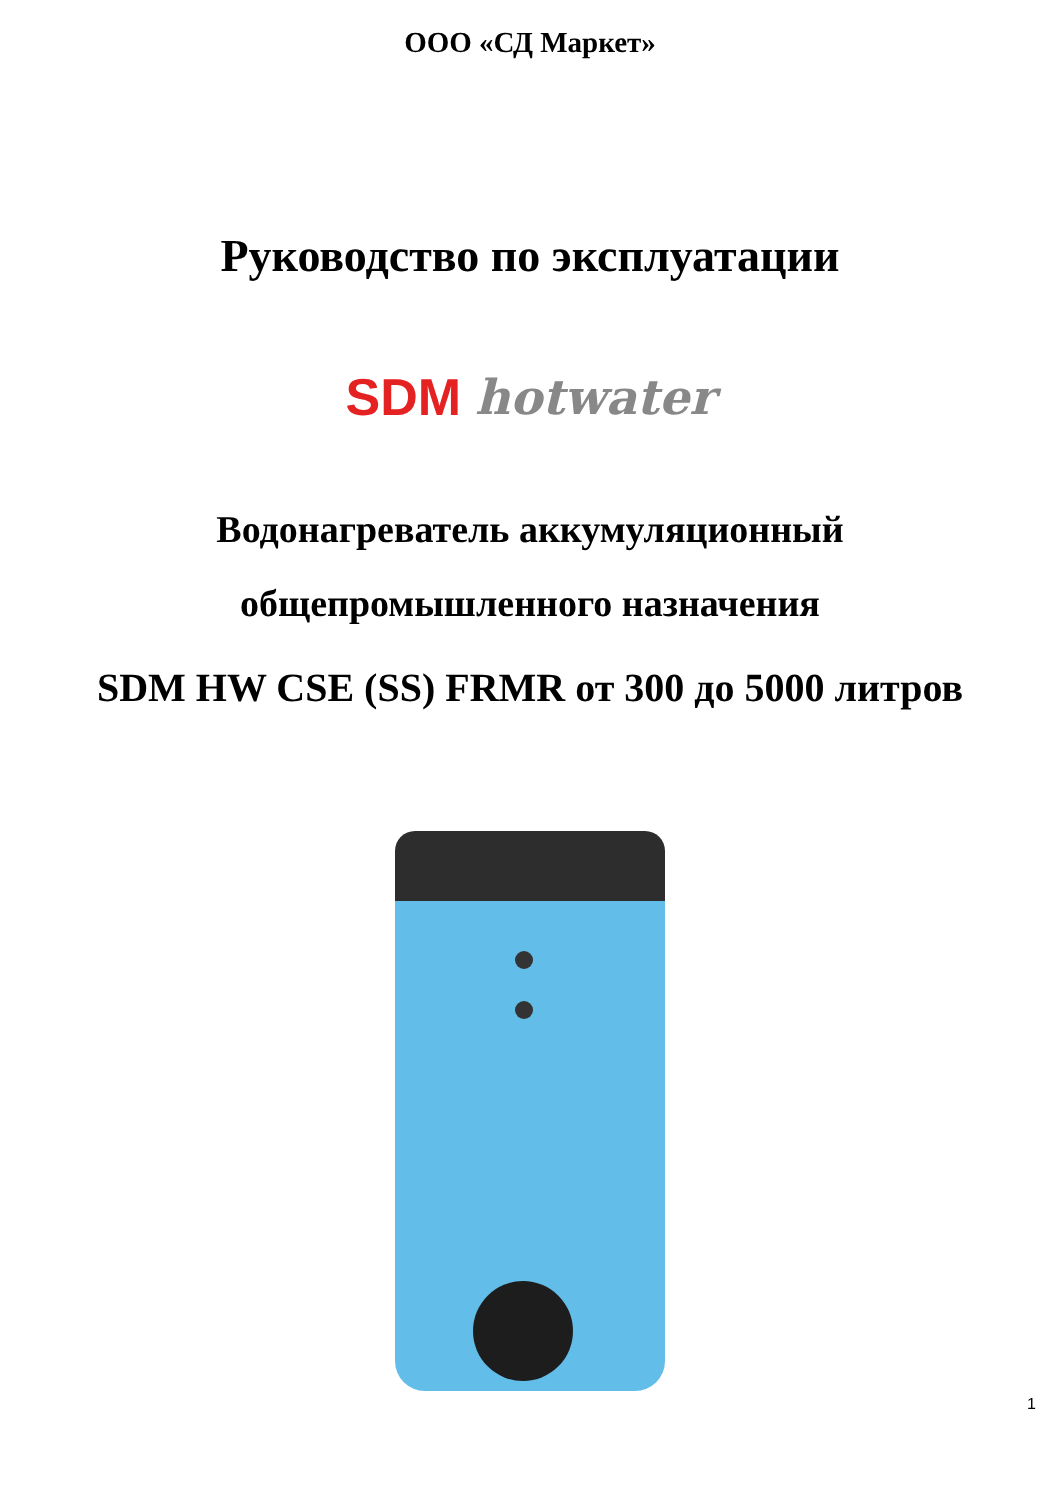ООО «СД Маркет»
Руководство по эксплуатации
SDM hotwater
Водонагреватель аккумуляционный
общепромышленного назначения
SDM HW CSE (SS) FRMR от 300 до 5000 литров
1